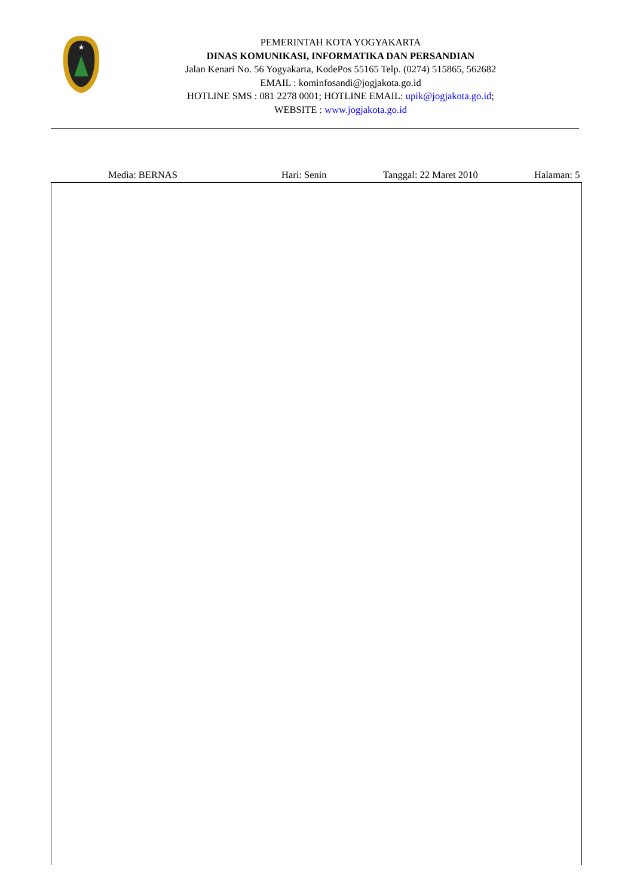PEMERINTAH KOTA YOGYAKARTA
DINAS KOMUNIKASI, INFORMATIKA DAN PERSANDIAN
Jalan Kenari No. 56 Yogyakarta, KodePos 55165 Telp. (0274) 515865, 562682
EMAIL : kominfosandi@jogjakota.go.id
HOTLINE SMS : 081 2278 0001; HOTLINE EMAIL: upik@jogjakota.go.id;
WEBSITE : www.jogjakota.go.id
Media: BERNAS Hari: Senin Tanggal: 22 Maret 2010 Halaman: 5